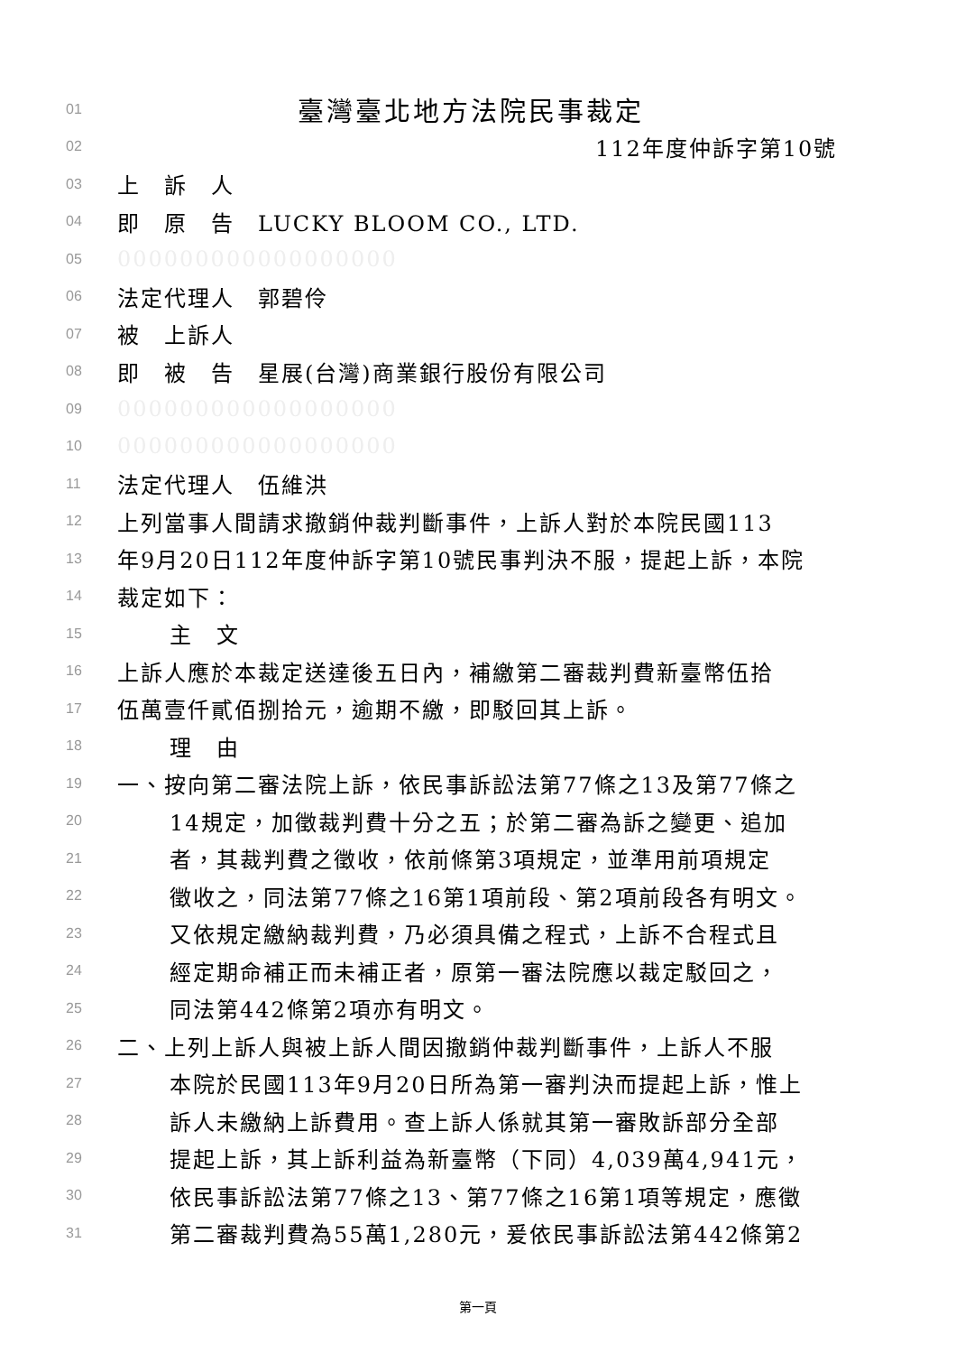01 臺灣臺北地方法院民事裁定
02 112年度仲訴字第10號
03 上　訴　人
04 即　原　告　LUCKY BLOOM CO., LTD.
05 000000000000000000
06 法定代理人　郭碧伶
07 被　上訴人
08 即　被　告　星展(台灣)商業銀行股份有限公司
09 000000000000000000
10 000000000000000000
11 法定代理人　伍維洪
12 上列當事人間請求撤銷仲裁判斷事件，上訴人對於本院民國113
13 年9月20日112年度仲訴字第10號民事判決不服，提起上訴，本院
14 裁定如下：
15 主　文
16 上訴人應於本裁定送達後五日內，補繳第二審裁判費新臺幣伍拾
17 伍萬壹仟貳佰捌拾元，逾期不繳，即駁回其上訴。
18 理　由
19 一、按向第二審法院上訴，依民事訴訟法第77條之13及第77條之
20 14規定，加徵裁判費十分之五；於第二審為訴之變更、追加
21 者，其裁判費之徵收，依前條第3項規定，並準用前項規定
22 徵收之，同法第77條之16第1項前段、第2項前段各有明文。
23 又依規定繳納裁判費，乃必須具備之程式，上訴不合程式且
24 經定期命補正而未補正者，原第一審法院應以裁定駁回之，
25 同法第442條第2項亦有明文。
26 二、上列上訴人與被上訴人間因撤銷仲裁判斷事件，上訴人不服
27 本院於民國113年9月20日所為第一審判決而提起上訴，惟上
28 訴人未繳納上訴費用。查上訴人係就其第一審敗訴部分全部
29 提起上訴，其上訴利益為新臺幣（下同）4,039萬4,941元，
30 依民事訴訟法第77條之13、第77條之16第1項等規定，應徵
31 第二審裁判費為55萬1,280元，爰依民事訴訟法第442條第2
第一頁